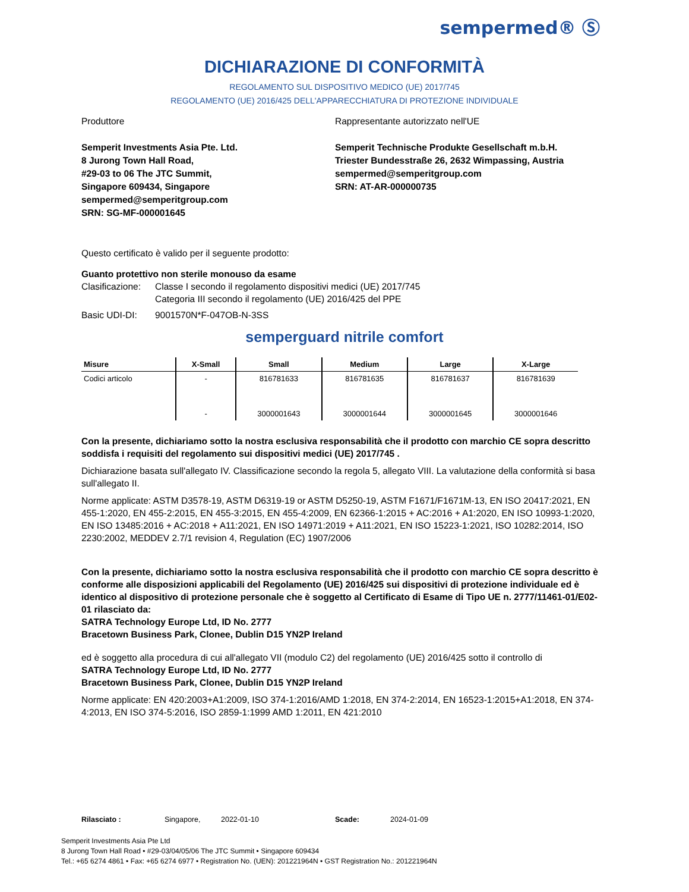sempermed® Ⓢ
DICHIARAZIONE DI CONFORMITÀ
REGOLAMENTO SUL DISPOSITIVO MEDICO (UE) 2017/745
REGOLAMENTO (UE) 2016/425 DELL'APPARECCHIATURA DI PROTEZIONE INDIVIDUALE
Produttore
Semperit Investments Asia Pte. Ltd.
8 Jurong Town Hall Road,
#29-03 to 06 The JTC Summit,
Singapore 609434, Singapore
sempermed@semperitgroup.com
SRN: SG-MF-000001645
Rappresentante autorizzato nell'UE
Semperit Technische Produkte Gesellschaft m.b.H.
Triester Bundesstraße 26, 2632 Wimpassing, Austria
sempermed@semperitgroup.com
SRN: AT-AR-000000735
Questo certificato è valido per il seguente prodotto:
Guanto protettivo non sterile monouso da esame
Clasificazione: Classe I secondo il regolamento dispositivi medici (UE) 2017/745
Categoria III secondo il regolamento (UE) 2016/425 del PPE
Basic UDI-DI: 9001570N*F-047OB-N-3SS
semperguard nitrile comfort
| Misure | X-Small | Small | Medium | Large | X-Large |
| --- | --- | --- | --- | --- | --- |
| Codici articolo | - | 816781633 | 816781635 | 816781637 | 816781639 |
| | - | 3000001643 | 3000001644 | 3000001645 | 3000001646 |
Con la presente, dichiariamo sotto la nostra esclusiva responsabilità che il prodotto con marchio CE sopra descritto soddisfa i requisiti del regolamento sui dispositivi medici (UE) 2017/745 .
Dichiarazione basata sull'allegato IV. Classificazione secondo la regola 5, allegato VIII. La valutazione della conformità si basa sull'allegato II.
Norme applicate: ASTM D3578-19, ASTM D6319-19 or ASTM D5250-19, ASTM F1671/F1671M-13, EN ISO 20417:2021, EN 455-1:2020, EN 455-2:2015, EN 455-3:2015, EN 455-4:2009, EN 62366-1:2015 + AC:2016 + A1:2020, EN ISO 10993-1:2020, EN ISO 13485:2016 + AC:2018 + A11:2021, EN ISO 14971:2019 + A11:2021, EN ISO 15223-1:2021, ISO 10282:2014, ISO 2230:2002, MEDDEV 2.7/1 revision 4, Regulation (EC) 1907/2006
Con la presente, dichiariamo sotto la nostra esclusiva responsabilità che il prodotto con marchio CE sopra descritto è conforme alle disposizioni applicabili del Regolamento (UE) 2016/425 sui dispositivi di protezione individuale ed è identico al dispositivo di protezione personale che è soggetto al Certificato di Esame di Tipo UE n. 2777/11461-01/E02-01 rilasciato da:
SATRA Technology Europe Ltd, ID No. 2777
Bracetown Business Park, Clonee, Dublin D15 YN2P Ireland
ed è soggetto alla procedura di cui all'allegato VII (modulo C2) del regolamento (UE) 2016/425 sotto il controllo di
SATRA Technology Europe Ltd, ID No. 2777
Bracetown Business Park, Clonee, Dublin D15 YN2P Ireland
Norme applicate: EN 420:2003+A1:2009, ISO 374-1:2016/AMD 1:2018, EN 374-2:2014, EN 16523-1:2015+A1:2018, EN 374-4:2013, EN ISO 374-5:2016, ISO 2859-1:1999 AMD 1:2011, EN 421:2010
Rilasciato : Singapore, 2022-01-10 Scade: 2024-01-09
Semperit Investments Asia Pte Ltd
8 Jurong Town Hall Road • #29-03/04/05/06 The JTC Summit • Singapore 609434
Tel.: +65 6274 4861 • Fax: +65 6274 6977 • Registration No. (UEN): 201221964N • GST Registration No.: 201221964N